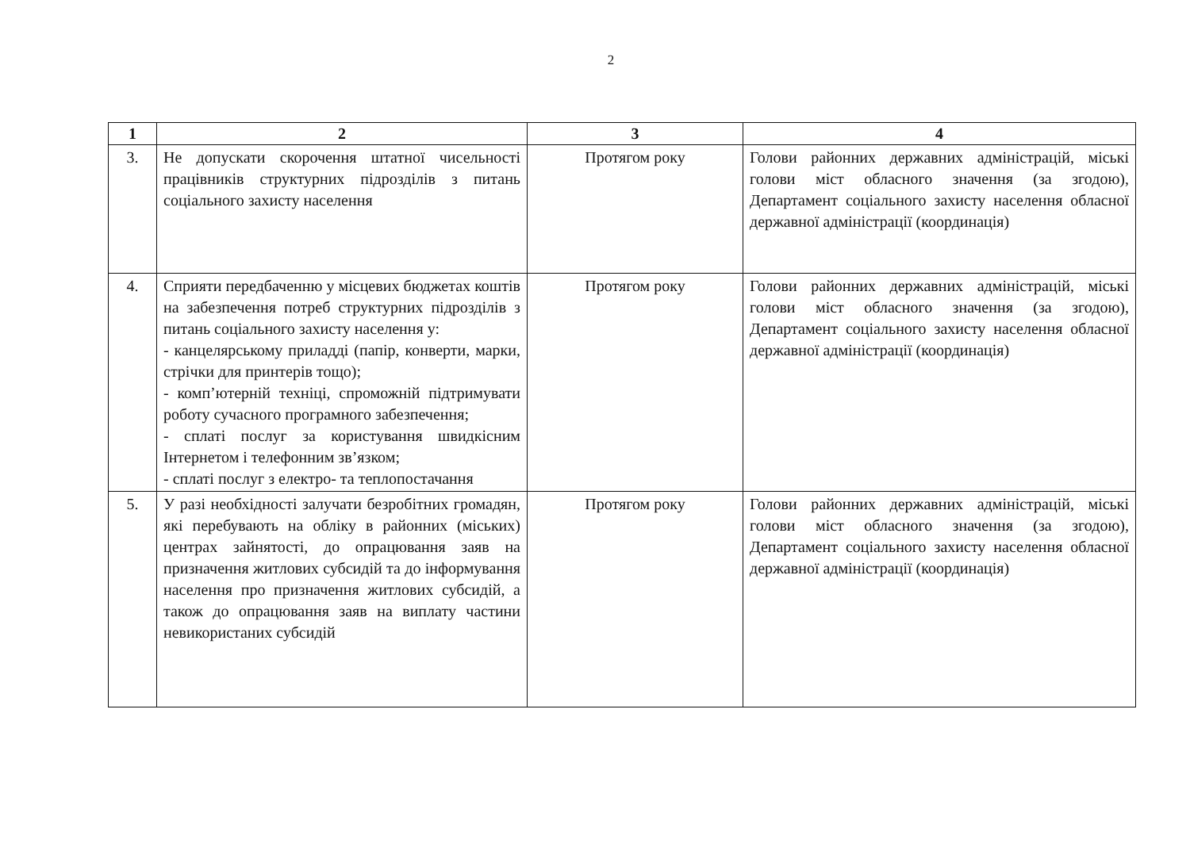2
| 1 | 2 | 3 | 4 |
| --- | --- | --- | --- |
| 3. | Не допускати скорочення штатної чисельності працівників структурних підрозділів з питань соціального захисту населення | Протягом року | Голови районних державних адміністрацій, міські голови міст обласного значення (за згодою), Департамент соціального захисту населення обласної державної адміністрації (координація) |
| 4. | Сприяти передбаченню у місцевих бюджетах коштів на забезпечення потреб структурних підрозділів з питань соціального захисту населення у: - канцелярському приладді (папір, конверти, марки, стрічки для принтерів тощо); - комп’ютерній техніці, спроможній підтримувати роботу сучасного програмного забезпечення; - сплаті послуг за користування швидкісним Інтернетом і телефонним зв’язком; - сплаті послуг з електро- та теплопостачання | Протягом року | Голови районних державних адміністрацій, міські голови міст обласного значення (за згодою), Департамент соціального захисту населення обласної державної адміністрації (координація) |
| 5. | У разі необхідності залучати безробітних громадян, які перебувають на обліку в районних (міських) центрах зайнятості, до опрацювання заяв на призначення житлових субсидій та до інформування населення про призначення житлових субсидій, а також до опрацювання заяв на виплату частини невикористаних субсидій | Протягом року | Голови районних державних адміністрацій, міські голови міст обласного значення (за згодою), Департамент соціального захисту населення обласної державної адміністрації (координація) |